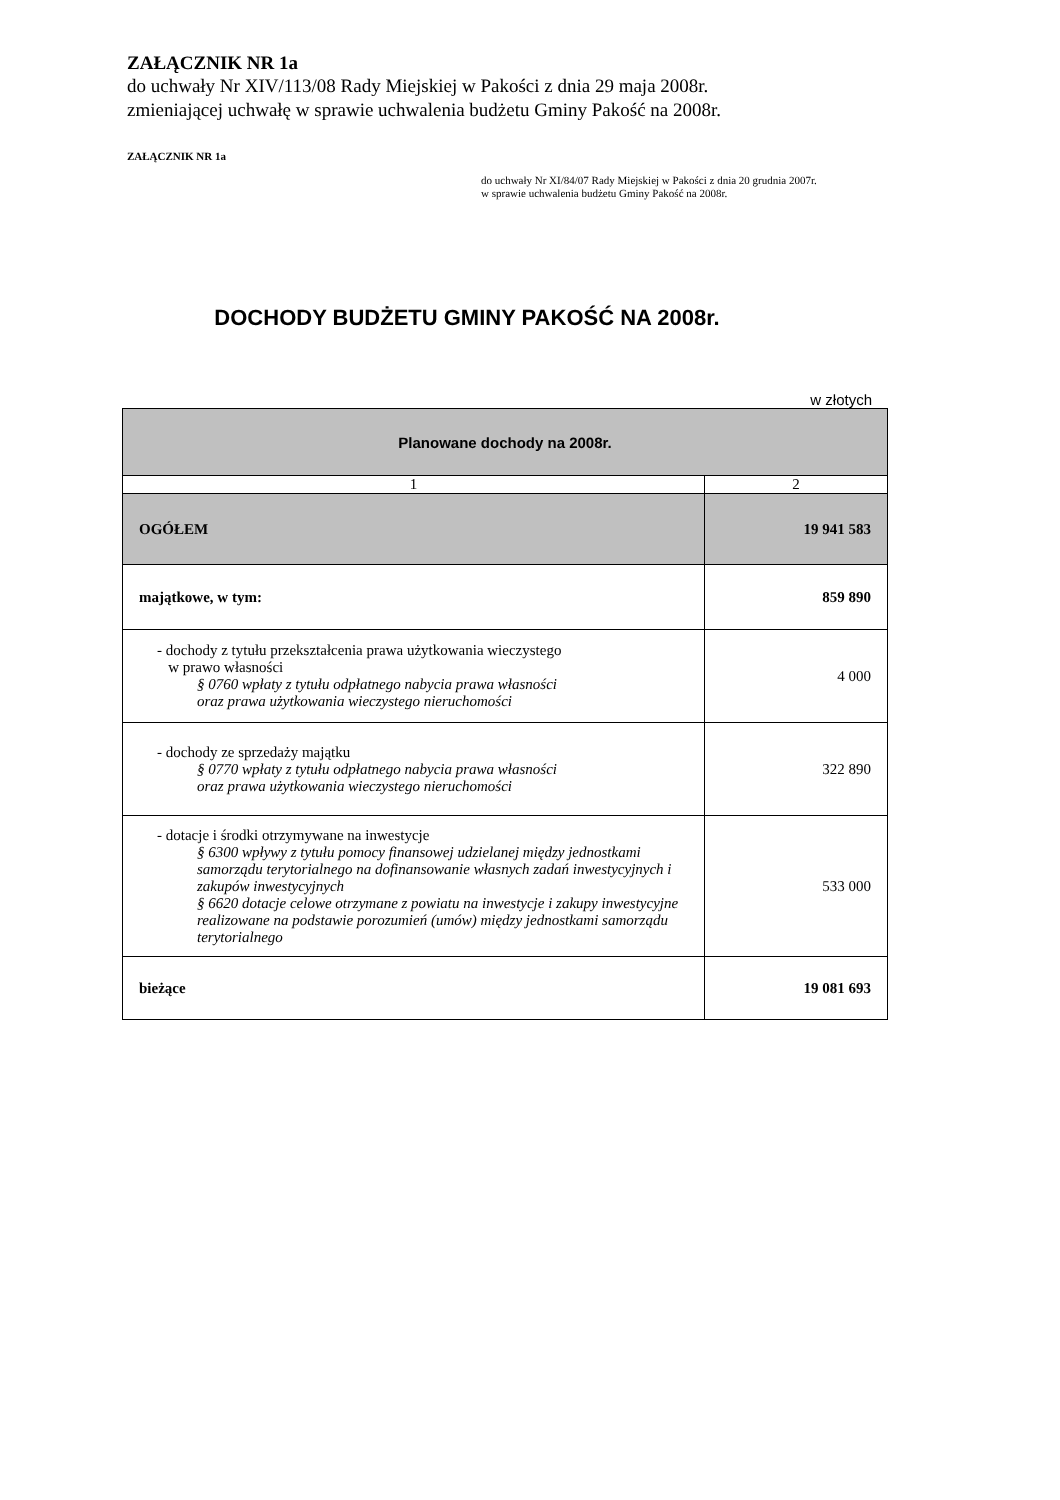ZAŁĄCZNIK NR 1a
do uchwały Nr XIV/113/08 Rady Miejskiej w Pakości z dnia 29 maja 2008r.
zmieniającej uchwałę w sprawie uchwalenia budżetu Gminy Pakość na 2008r.
ZAŁĄCZNIK NR 1a
do uchwały Nr XI/84/07 Rady Miejskiej w Pakości z dnia 20 grudnia 2007r.
w sprawie uchwalenia budżetu Gminy Pakość na 2008r.
DOCHODY BUDŻETU GMINY PAKOŚĆ NA 2008r.
w złotych
| Planowane dochody na 2008r. | |
| --- | --- |
| 1 | 2 |
| OGÓŁEM | 19 941 583 |
| majątkowe, w tym: | 859 890 |
| - dochody z tytułu przekształcenia prawa użytkowania wieczystego w prawo własności § 0760 wpłaty z tytułu odpłatnego nabycia prawa własności oraz prawa użytkowania wieczystego nieruchomości | 4 000 |
| - dochody ze sprzedaży majątku § 0770 wpłaty z tytułu odpłatnego nabycia prawa własności oraz prawa użytkowania wieczystego nieruchomości | 322 890 |
| - dotacje i środki otrzymywane na inwestycje § 6300 wpływy z tytułu pomocy finansowej udzielanej między jednostkami samorządu terytorialnego na dofinansowanie własnych zadań inwestycyjnych i zakupów inwestycyjnych § 6620 dotacje celowe otrzymane z powiatu na inwestycje i zakupy inwestycyjne realizowane na podstawie porozumień (umów) między jednostkami samorządu terytorialnego | 533 000 |
| bieżące | 19 081 693 |